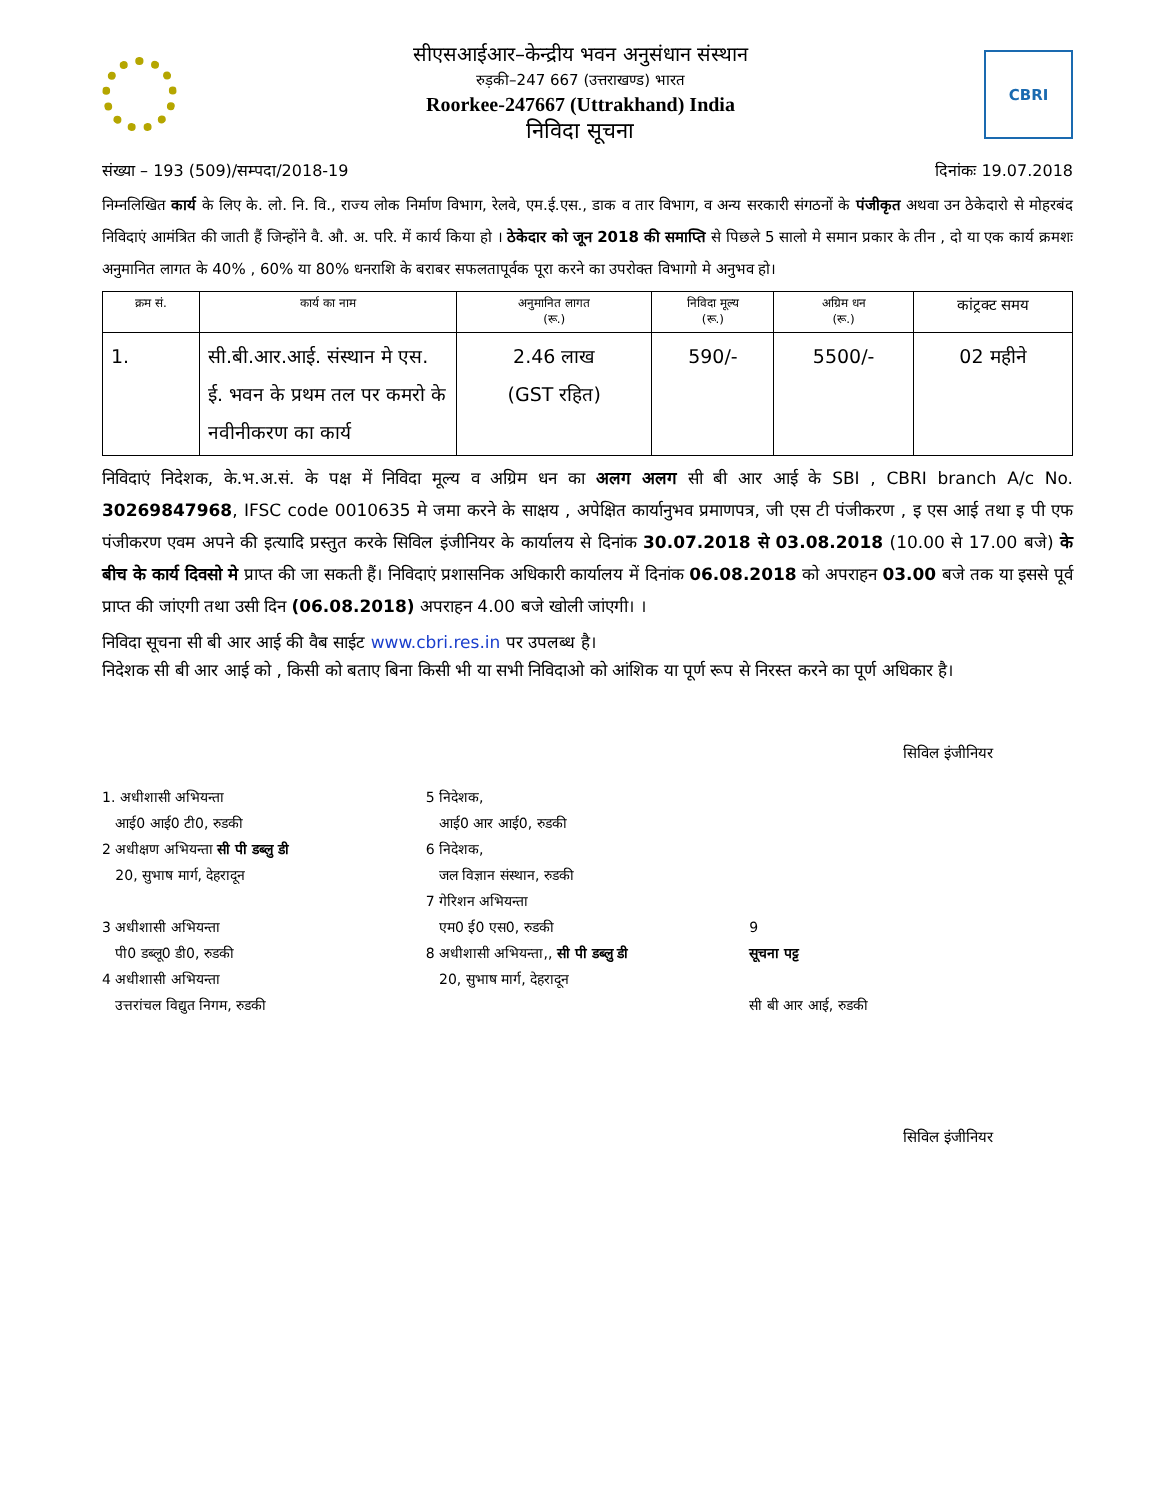सीएसआईआर–केन्द्रीय भवन अनुसंधान संस्थान
रुड़की–247 667 (उत्तराखण्ड) भारत
Roorkee-247667 (Uttrakhand) India
निविदा सूचना
CBRI
संख्या – 193 (509)/सम्पदा/2018-19 दिनांकः 19.07.2018
निम्नलिखित कार्य के लिए के. लो. नि. वि., राज्य लोक निर्माण विभाग, रेलवे, एम.ई.एस., डाक व तार विभाग, व अन्य सरकारी संगठनों के पंजीकृत अथवा उन ठेकेदारो से मोहरबंद निविदाएं आमंत्रित की जाती हैं जिन्होंने वै. औ. अ. परि. में कार्य किया हो । ठेकेदार को जून 2018 की समाप्ति से पिछले 5 सालो मे समान प्रकार के तीन , दो या एक कार्य क्रमशः अनुमानित लागत के 40% , 60% या 80% धनराशि के बराबर सफलतापूर्वक पूरा करने का उपरोक्त विभागो मे अनुभव हो।
| क्रम सं. | कार्य का नाम | अनुमानित लागत (रू.) | निविदा मूल्य (रू.) | अग्रिम धन (रू.) | कांट्रक्ट समय |
| --- | --- | --- | --- | --- | --- |
| 1. | सी.बी.आर.आई. संस्थान मे एस. ई. भवन के प्रथम तल पर कमरो के नवीनीकरण का कार्य | 2.46 लाख (GST रहित) | 590/- | 5500/- | 02 महीने |
निविदाएं निदेशक, के.भ.अ.सं. के पक्ष में निविदा मूल्य व अग्रिम धन का अलग अलग सी बी आर आई के SBI , CBRI branch A/c No. 30269847968, IFSC code 0010635 मे जमा करने के साक्षय , अपेक्षित कार्यानुभव प्रमाणपत्र, जी एस टी पंजीकरण , इ एस आई तथा इ पी एफ पंजीकरण एवम अपने की इत्यादि प्रस्तुत करके सिविल इंजीनियर के कार्यालय से दिनांक 30.07.2018 से 03.08.2018 (10.00 से 17.00 बजे) के बीच के कार्य दिवसो मे प्राप्त की जा सकती हैं। निविदाएं प्रशासनिक अधिकारी कार्यालय में दिनांक 06.08.2018 को अपराहन 03.00 बजे तक या इससे पूर्व प्राप्त की जांएगी तथा उसी दिन (06.08.2018) अपराहन 4.00 बजे खोली जांएगी। ।
निविदा सूचना सी बी आर आई की वैब साईट www.cbri.res.in पर उपलब्ध है।
निदेशक सी बी आर आई को , किसी को बताए बिना किसी भी या सभी निविदाओ को आंशिक या पूर्ण रूप से निरस्त करने का पूर्ण अधिकार है।
सिविल इंजीनियर
1. अधीशासी अभियन्ता
आई0 आई0 टी0, रुडकी
2 अधीक्षण अभियन्ता सी पी डब्लु डी
20, सुभाष मार्ग, देहरादून
3 अधीशासी अभियन्ता
पी0 डब्लू0 डी0, रुडकी
4 अधीशासी अभियन्ता
उत्तरांचल विद्युत निगम, रुडकी
5 निदेशक,
आई0 आर आई0, रुडकी
6 निदेशक,
जल विज्ञान संस्थान, रुडकी
7 गेरिशन अभियन्ता
एम0 ई0 एस0, रुडकी
8 अधीशासी अभियन्ता,, सी पी डब्लु डी
20, सुभाष मार्ग, देहरादून
9
सूचना पट्ट
सी बी आर आई, रुडकी
सिविल इंजीनियर